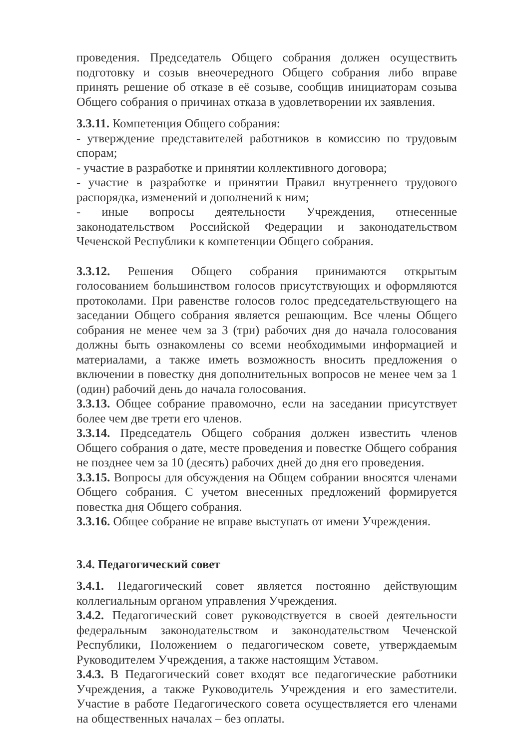проведения. Председатель Общего собрания должен осуществить подготовку и созыв внеочередного Общего собрания либо вправе принять решение об отказе в её созыве, сообщив инициаторам созыва Общего собрания о причинах отказа в удовлетворении их заявления.
3.3.11. Компетенция Общего собрания:
- утверждение представителей работников в комиссию по трудовым спорам;
- участие в разработке и принятии коллективного договора;
- участие в разработке и принятии Правил внутреннего трудового распорядка, изменений и дополнений к ним;
- иные вопросы деятельности Учреждения, отнесенные законодательством Российской Федерации и законодательством Чеченской Республики к компетенции Общего собрания.
3.3.12. Решения Общего собрания принимаются открытым голосованием большинством голосов присутствующих и оформляются протоколами. При равенстве голосов голос председательствующего на заседании Общего собрания является решающим. Все члены Общего собрания не менее чем за 3 (три) рабочих дня до начала голосования должны быть ознакомлены со всеми необходимыми информацией и материалами, а также иметь возможность вносить предложения о включении в повестку дня дополнительных вопросов не менее чем за 1 (один) рабочий день до начала голосования.
3.3.13. Общее собрание правомочно, если на заседании присутствует более чем две трети его членов.
3.3.14. Председатель Общего собрания должен известить членов Общего собрания о дате, месте проведения и повестке Общего собрания не позднее чем за 10 (десять) рабочих дней до дня его проведения.
3.3.15. Вопросы для обсуждения на Общем собрании вносятся членами Общего собрания. С учетом внесенных предложений формируется повестка дня Общего собрания.
3.3.16. Общее собрание не вправе выступать от имени Учреждения.
3.4. Педагогический совет
3.4.1. Педагогический совет является постоянно действующим коллегиальным органом управления Учреждения.
3.4.2. Педагогический совет руководствуется в своей деятельности федеральным законодательством и законодательством Чеченской Республики, Положением о педагогическом совете, утверждаемым Руководителем Учреждения, а также настоящим Уставом.
3.4.3. В Педагогический совет входят все педагогические работники Учреждения, а также Руководитель Учреждения и его заместители. Участие в работе Педагогического совета осуществляется его членами на общественных началах – без оплаты.